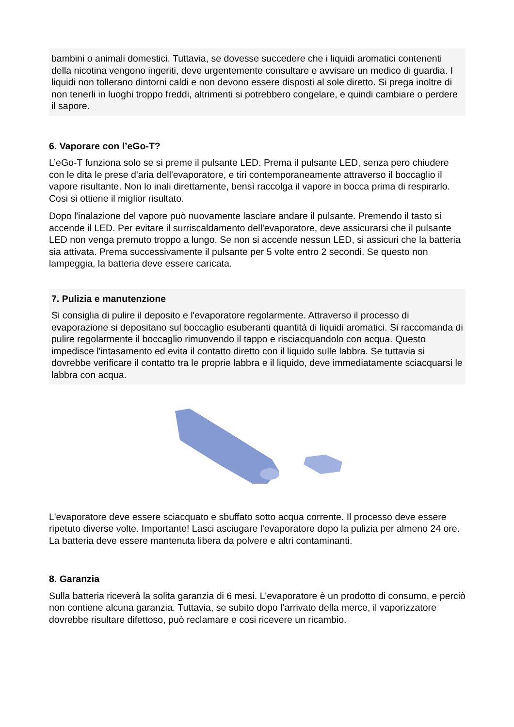bambini o animali domestici. Tuttavia, se dovesse succedere che i liquidi aromatici contenenti della nicotina vengono ingeriti, deve urgentemente consultare e avvisare un medico di guardia. I liquidi non tollerano dintorni caldi e non devono essere disposti al sole diretto. Si prega inoltre di non tenerli in luoghi troppo freddi, altrimenti si potrebbero congelare, e quindi cambiare o perdere il sapore.
6. Vaporare con l’eGo-T?
L’eGo-T funziona solo se si preme il pulsante LED. Prema il pulsante LED, senza pero chiudere con le dita le prese d'aria dell'evaporatore, e tiri contemporaneamente attraverso il boccaglio il vapore risultante. Non lo inali direttamente, bensì raccolga il vapore in bocca prima di respirarlo. Cosi si ottiene il miglior risultato.
Dopo l'inalazione del vapore può nuovamente lasciare andare il pulsante. Premendo il tasto si accende il LED. Per evitare il surriscaldamento dell'evaporatore, deve assicurarsi che il pulsante LED non venga premuto troppo a lungo. Se non si accende nessun LED, si assicuri che la batteria sia attivata. Prema successivamente il pulsante per 5 volte entro 2 secondi. Se questo non lampeggia, la batteria deve essere caricata.
7. Pulizia e manutenzione
Si consiglia di pulire il deposito e l'evaporatore regolarmente. Attraverso il processo di evaporazione si depositano sul boccaglio esuberanti quantità di liquidi aromatici. Si raccomanda di pulire regolarmente il boccaglio rimuovendo il tappo e risciacquandolo con acqua. Questo impedisce l'intasamento ed evita il contatto diretto con il liquido sulle labbra. Se tuttavia si dovrebbe verificare il contatto tra le proprie labbra e il liquido, deve immediatamente sciacquarsi le labbra con acqua.
L'evaporatore deve essere sciacquato e sbuffato sotto acqua corrente. Il processo deve essere ripetuto diverse volte. Importante! Lasci asciugare l'evaporatore dopo la pulizia per almeno 24 ore. La batteria deve essere mantenuta libera da polvere e altri contaminanti.
8. Garanzia
Sulla batteria riceverà la solita garanzia di 6 mesi. L'evaporatore è un prodotto di consumo, e perciò non contiene alcuna garanzia. Tuttavia, se subito dopo l’arrivato della merce, il vaporizzatore dovrebbe risultare difettoso, può reclamare e cosi ricevere un ricambio.